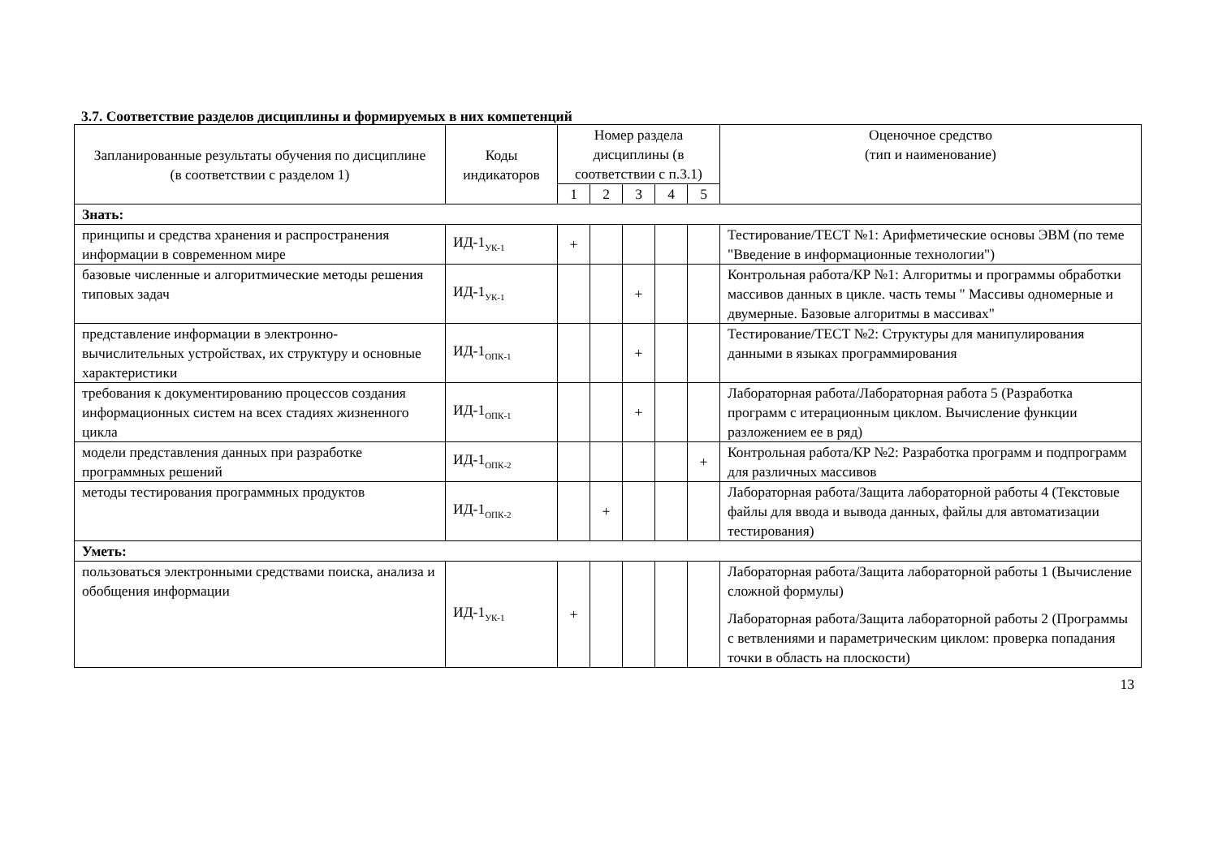3.7. Соответствие разделов дисциплины и формируемых в них компетенций
| Запланированные результаты обучения по дисциплине (в соответствии с разделом 1) | Коды индикаторов | Номер раздела дисциплины (в соответствии с п.3.1) | | | | | Оценочное средство (тип и наименование) |
| --- | --- | --- | --- | --- | --- | --- | --- |
| | | 1 | 2 | 3 | 4 | 5 | |
| Знать: | | | | | | | |
| принципы и средства хранения и распространения информации в современном мире | ИД-1<sub>УК-1</sub> | + | | | | | Тестирование/ТЕСТ №1: Арифметические основы ЭВМ (по теме "Введение в информационные технологии") |
| базовые численные и алгоритмические методы решения типовых задач | ИД-1<sub>УК-1</sub> | | | + | | | Контрольная работа/КР №1: Алгоритмы и программы обработки массивов данных в цикле. часть темы " Массивы одномерные и двумерные. Базовые алгоритмы в массивах" |
| представление информации в электронно-вычислительных устройствах, их структуру и основные характеристики | ИД-1<sub>ОПК-1</sub> | | | + | | | Тестирование/ТЕСТ №2: Структуры для манипулирования данными в языках программирования |
| требования к документированию процессов создания информационных систем на всех стадиях жизненного цикла | ИД-1<sub>ОПК-1</sub> | | | + | | | Лабораторная работа/Лабораторная работа 5 (Разработка программ с итерационным циклом. Вычисление функции разложением ее в ряд) |
| модели представления данных при разработке программных решений | ИД-1<sub>ОПК-2</sub> | | | | | + | Контрольная работа/КР №2: Разработка программ и подпрограмм для различных массивов |
| методы тестирования программных продуктов | ИД-1<sub>ОПК-2</sub> | | + | | | | Лабораторная работа/Защита лабораторной работы 4 (Текстовые файлы для ввода и вывода данных, файлы для автоматизации тестирования) |
| Уметь: | | | | | | | |
| пользоваться электронными средствами поиска, анализа и обобщения информации | ИД-1<sub>УК-1</sub> | + | | | | | Лабораторная работа/Защита лабораторной работы 1 (Вычисление сложной формулы) Лабораторная работа/Защита лабораторной работы 2 (Программы с ветвлениями и параметрическим циклом: проверка попадания точки в область на плоскости) |
13